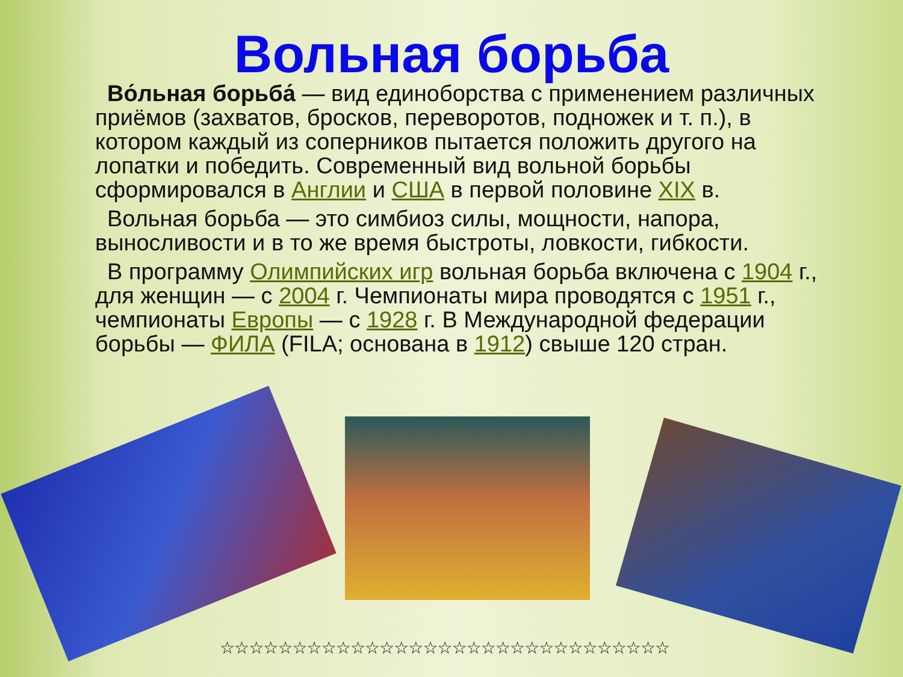Вольная борьба
Во́льная борьба́ — вид единоборства с применением различных приёмов (захватов, бросков, переворотов, подножек и т. п.), в котором каждый из соперников пытается положить другого на лопатки и победить. Современный вид вольной борьбы сформировался в Англии и США в первой половине XIX в.
Вольная борьба — это симбиоз силы, мощности, напора, выносливости и в то же время быстроты, ловкости, гибкости.
В программу Олимпийских игр вольная борьба включена с 1904 г., для женщин — с 2004 г. Чемпионаты мира проводятся с 1951 г., чемпионаты Европы — с 1928 г. В Международной федерации борьбы — ФИЛА (FILA; основана в 1912) свыше 120 стран.
☆☆☆☆☆☆☆☆☆☆☆☆☆☆☆☆☆☆☆☆☆☆☆☆☆☆☆☆☆☆☆